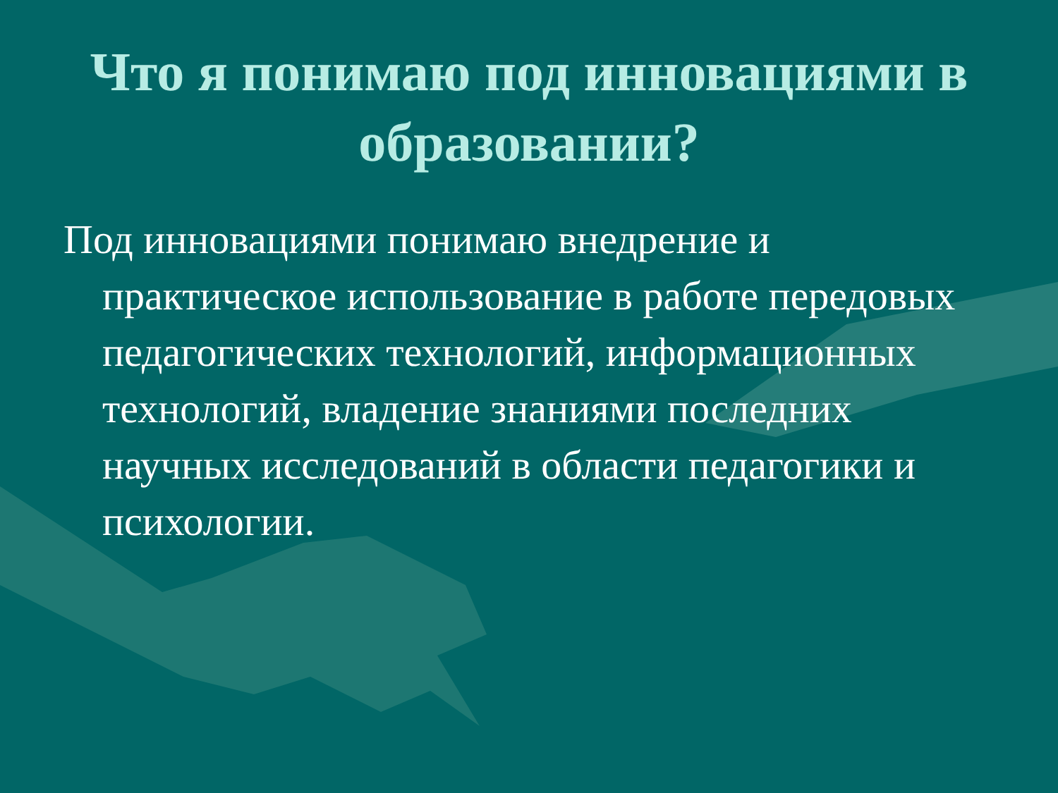Что я понимаю под инновациями в образовании?
Под инновациями понимаю внедрение и практическое использование в работе передовых педагогических технологий, информационных технологий, владение знаниями последних научных исследований в области педагогики и психологии.